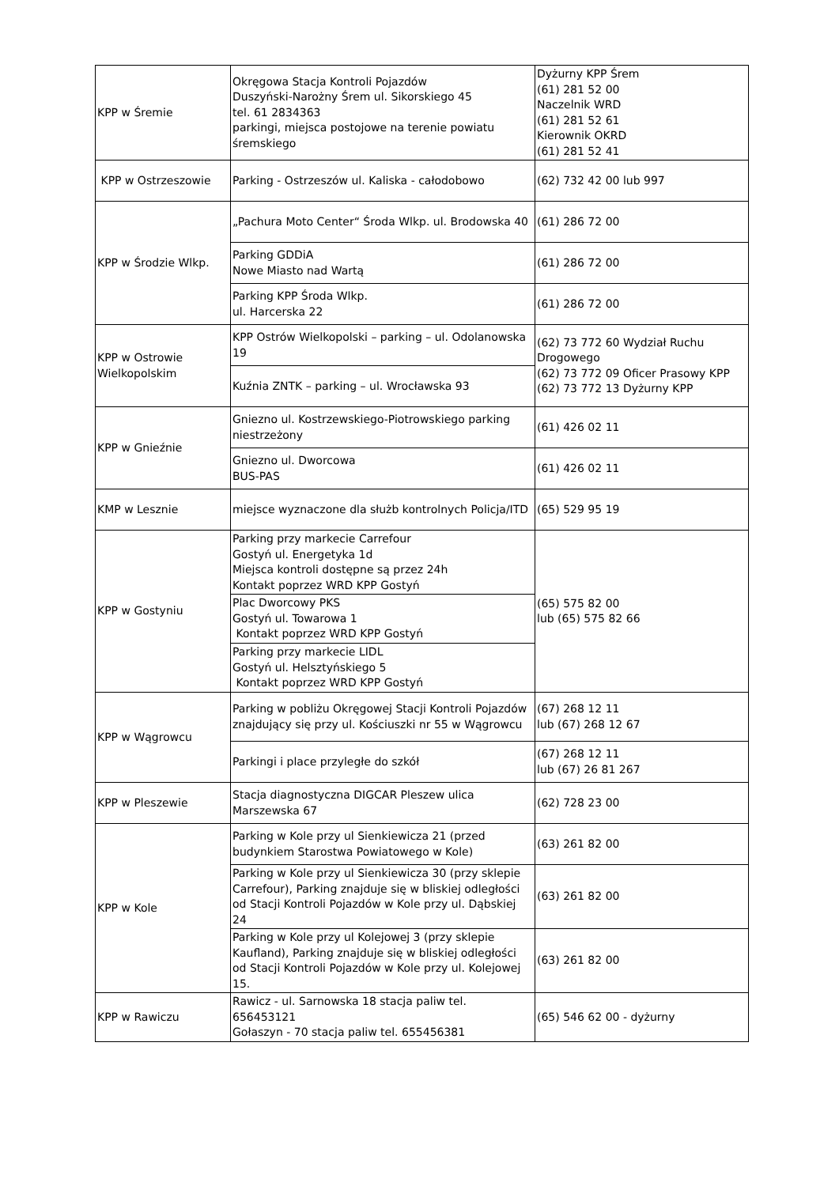| KPP w Śremie | Okręgowa Stacja Kontroli Pojazdów Duszyński-Narożny Śrem ul. Sikorskiego 45 tel. 61 2834363 parkingi, miejsca postojowe na terenie powiatu śremskiego | Dyżurny KPP Śrem (61) 281 52 00 Naczelnik WRD (61) 281 52 61 Kierownik OKRD (61) 281 52 41 |
| KPP w Ostrzeszowie | Parking - Ostrzeszów ul. Kaliska - całodobowo | (62) 732 42 00 lub 997 |
| KPP w Środzie Wlkp. | „Pachura Moto Center“ Środa Wlkp. ul. Brodowska 40 | (61) 286 72 00 |
| | Parking GDDiA Nowe Miasto nad Wartą | (61) 286 72 00 |
| | Parking KPP Środa Wlkp. ul. Harcerska 22 | (61) 286 72 00 |
| KPP w Ostrowie Wielkopolskim | KPP Ostrów Wielkopolski – parking – ul. Odolanowska 19 | (62) 73 772 60 Wydział Ruchu Drogowego (62) 73 772 09 Oficer Prasowy KPP (62) 73 772 13 Dyżurny KPP |
| | Kuźnia ZNTK – parking – ul. Wrocławska 93 | |
| KPP w Gnieźnie | Gniezno ul. Kostrzewskiego-Piotrowskiego parking niestrzeżony | (61) 426 02 11 |
| | Gniezno ul. Dworcowa BUS-PAS | (61) 426 02 11 |
| KMP w Lesznie | miejsce wyznaczone dla służb kontrolnych Policja/ITD | (65) 529 95 19 |
| KPP w Gostyniu | Parking przy markecie Carrefour Gostyń ul. Energetyka 1d Miejsca kontroli dostępne są przez 24h Kontakt poprzez WRD KPP Gostyń | (65) 575 82 00 lub (65) 575 82 66 |
| | Plac Dworcowy PKS Gostyń ul. Towarowa 1 Kontakt poprzez WRD KPP Gostyń | |
| | Parking przy markecie LIDL Gostyń ul. Helsztyńskiego 5 Kontakt poprzez WRD KPP Gostyń | |
| KPP w Wągrowcu | Parking w pobliżu Okręgowej Stacji Kontroli Pojazdów znajdujący się przy ul. Kościuszki nr 55 w Wągrowcu | (67) 268 12 11 lub (67) 268 12 67 |
| | Parkingi i place przyległe do szkół | (67) 268 12 11 lub (67) 26 81 267 |
| KPP w Pleszewie | Stacja diagnostyczna DIGCAR Pleszew ulica Marszewska 67 | (62) 728 23 00 |
| KPP w Kole | Parking w Kole przy ul Sienkiewicza 21 (przed budynkiem Starostwa Powiatowego w Kole) | (63) 261 82 00 |
| | Parking w Kole przy ul Sienkiewicza 30 (przy sklepie Carrefour), Parking znajduje się w bliskiej odległości od Stacji Kontroli Pojazdów w Kole przy ul. Dąbskiej 24 | (63) 261 82 00 |
| | Parking w Kole przy ul Kolejowej 3 (przy sklepie Kaufland), Parking znajduje się w bliskiej odległości od Stacji Kontroli Pojazdów w Kole przy ul. Kolejowej 15. | (63) 261 82 00 |
| KPP w Rawiczu | Rawicz - ul. Sarnowska 18 stacja paliw tel. 656453121 Gołaszyn - 70 stacja paliw tel. 655456381 | (65) 546 62 00 - dyżurny |